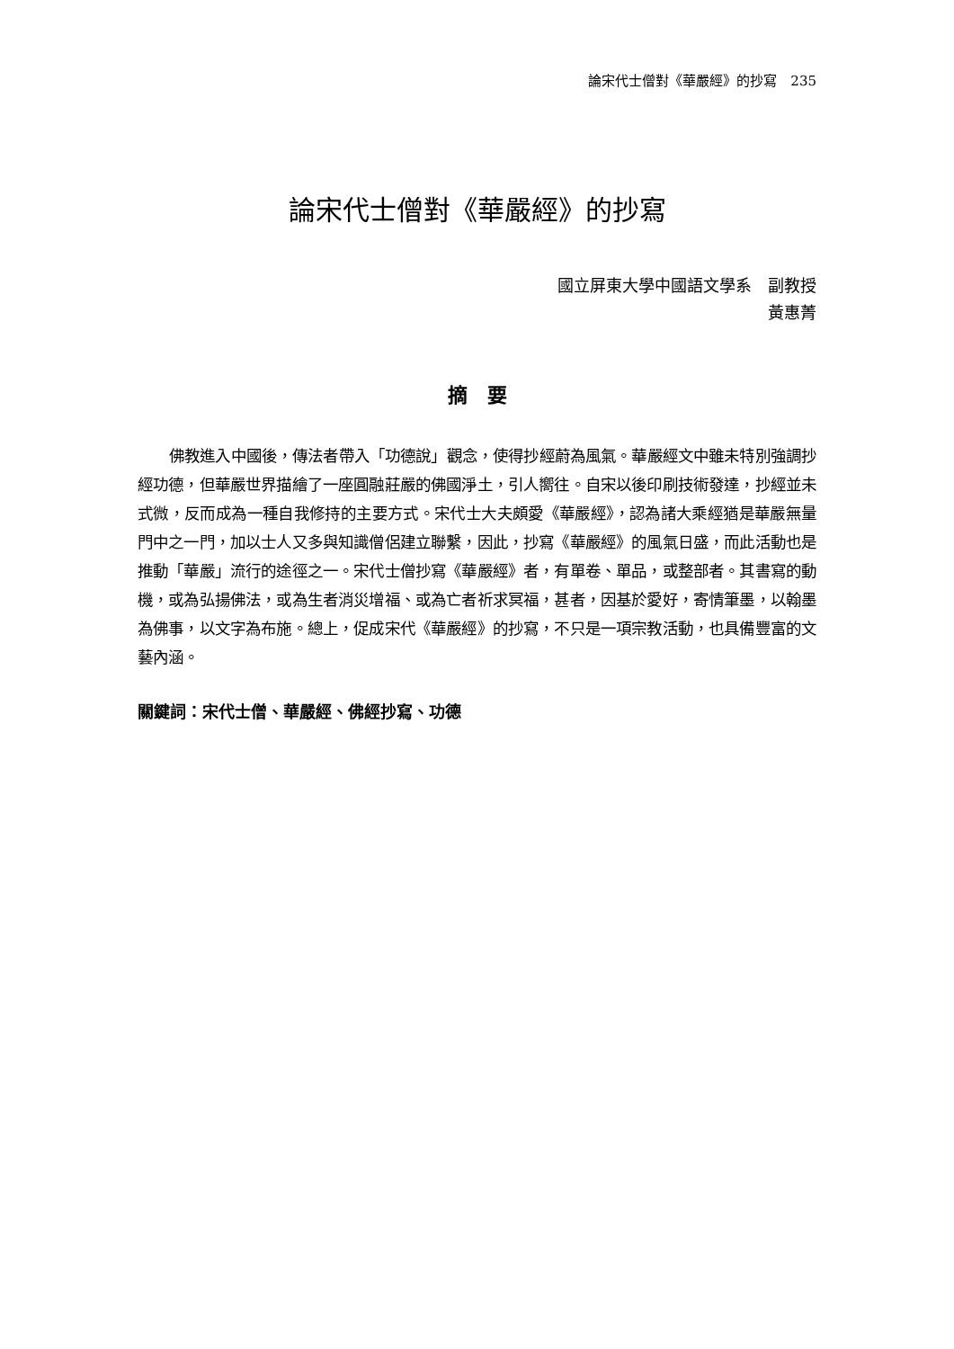論宋代士僧對《華嚴經》的抄寫　235
論宋代士僧對《華嚴經》的抄寫
國立屏東大學中國語文學系　副教授
黃惠菁
摘　要
佛教進入中國後，傳法者帶入「功德說」觀念，使得抄經蔚為風氣。華嚴經文中雖未特別強調抄經功德，但華嚴世界描繪了一座圓融莊嚴的佛國淨土，引人嚮往。自宋以後印刷技術發達，抄經並未式微，反而成為一種自我修持的主要方式。宋代士大夫頗愛《華嚴經》，認為諸大乘經猶是華嚴無量門中之一門，加以士人又多與知識僧侶建立聯繫，因此，抄寫《華嚴經》的風氣日盛，而此活動也是推動「華嚴」流行的途徑之一。宋代士僧抄寫《華嚴經》者，有單卷、單品，或整部者。其書寫的動機，或為弘揚佛法，或為生者消災增福、或為亡者祈求冥福，甚者，因基於愛好，寄情筆墨，以翰墨為佛事，以文字為布施。總上，促成宋代《華嚴經》的抄寫，不只是一項宗教活動，也具備豐富的文藝內涵。
關鍵詞：宋代士僧、華嚴經、佛經抄寫、功德